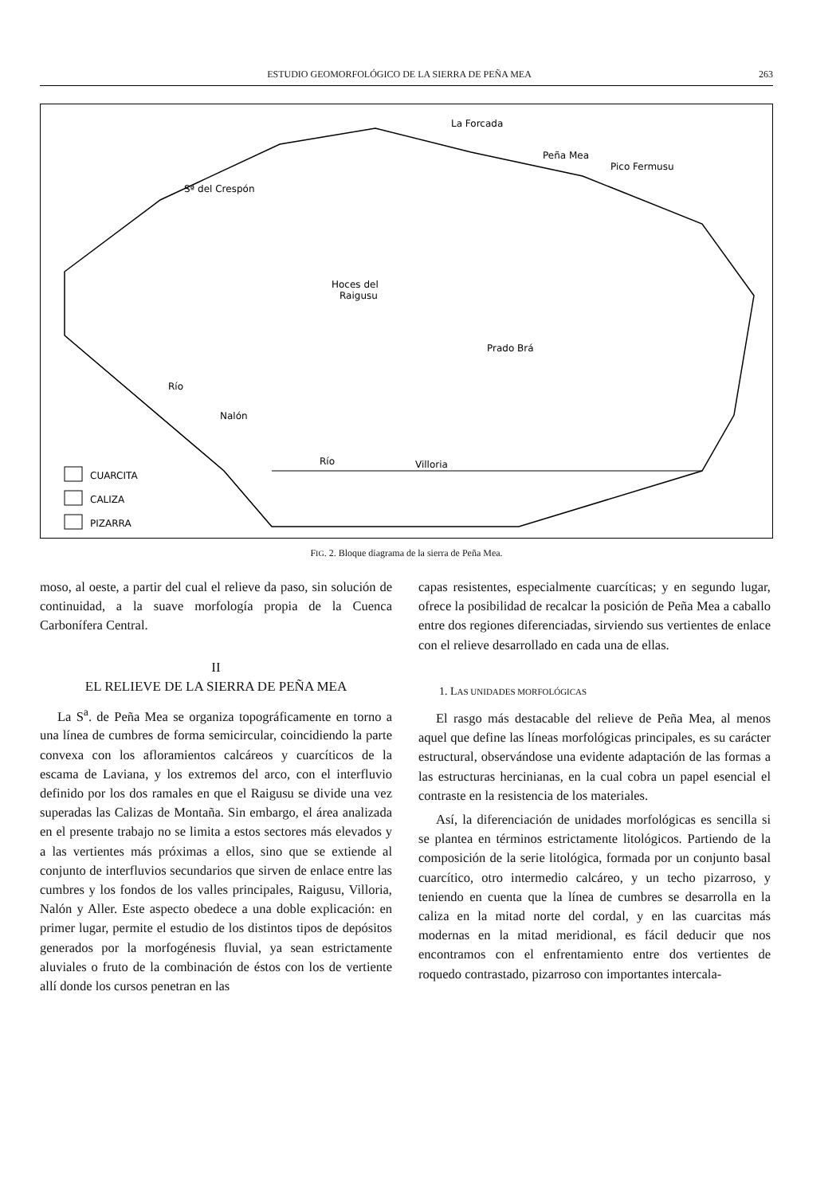ESTUDIO GEOMORFOLÓGICO DE LA SIERRA DE PEÑA MEA 263
La Forcada
Peña Mea
Pico Fermusu
Sª del Crespón
Hoces del
Raigusu
Prado Brá
Río
Nalón
Río
Villoria
CUARCITA
CALIZA
PIZARRA
FIG. 2. Bloque diagrama de la sierra de Peña Mea.
moso, al oeste, a partir del cual el relieve da paso, sin solución de continuidad, a la suave morfología propia de la Cuenca Carbonífera Central.
II
EL RELIEVE DE LA SIERRA DE PEÑA MEA
La S<sup>a</sup>. de Peña Mea se organiza topográficamente en torno a una línea de cumbres de forma semicircular, coincidiendo la parte convexa con los afloramientos calcáreos y cuarcíticos de la escama de Laviana, y los extremos del arco, con el interfluvio definido por los dos ramales en que el Raigusu se divide una vez superadas las Calizas de Montaña. Sin embargo, el área analizada en el presente trabajo no se limita a estos sectores más elevados y a las vertientes más próximas a ellos, sino que se extiende al conjunto de interfluvios secundarios que sirven de enlace entre las cumbres y los fondos de los valles principales, Raigusu, Villoria, Nalón y Aller. Este aspecto obedece a una doble explicación: en primer lugar, permite el estudio de los distintos tipos de depósitos generados por la morfogénesis fluvial, ya sean estrictamente aluviales o fruto de la combinación de éstos con los de vertiente allí donde los cursos penetran en las
capas resistentes, especialmente cuarcíticas; y en segundo lugar, ofrece la posibilidad de recalcar la posición de Peña Mea a caballo entre dos regiones diferenciadas, sirviendo sus vertientes de enlace con el relieve desarrollado en cada una de ellas.
1. LAS UNIDADES MORFOLÓGICAS
El rasgo más destacable del relieve de Peña Mea, al menos aquel que define las líneas morfológicas principales, es su carácter estructural, observándose una evidente adaptación de las formas a las estructuras hercinianas, en la cual cobra un papel esencial el contraste en la resistencia de los materiales.
Así, la diferenciación de unidades morfológicas es sencilla si se plantea en términos estrictamente litológicos. Partiendo de la composición de la serie litológica, formada por un conjunto basal cuarcítico, otro intermedio calcáreo, y un techo pizarroso, y teniendo en cuenta que la línea de cumbres se desarrolla en la caliza en la mitad norte del cordal, y en las cuarcitas más modernas en la mitad meridional, es fácil deducir que nos encontramos con el enfrentamiento entre dos vertientes de roquedo contrastado, pizarroso con importantes intercala-